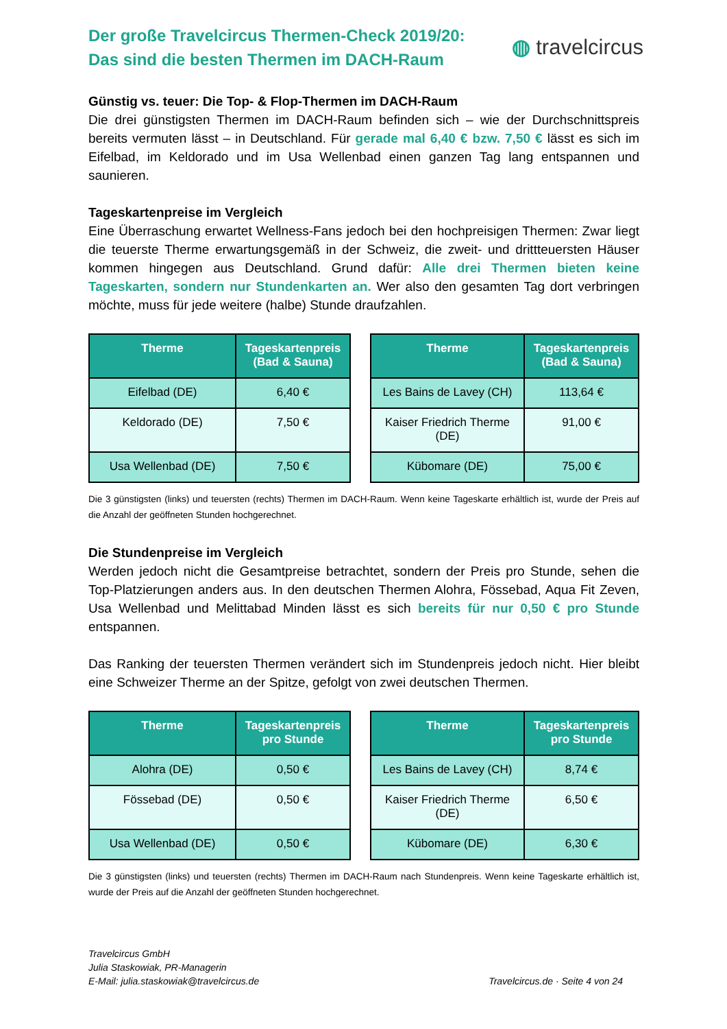Der große Travelcircus Thermen-Check 2019/20:
Das sind die besten Thermen im DACH-Raum
◍ travelcircus
Günstig vs. teuer: Die Top- & Flop-Thermen im DACH-Raum
Die drei günstigsten Thermen im DACH-Raum befinden sich – wie der Durchschnittspreis bereits vermuten lässt – in Deutschland. Für gerade mal 6,40 € bzw. 7,50 € lässt es sich im Eifelbad, im Keldorado und im Usa Wellenbad einen ganzen Tag lang entspannen und saunieren.
Tageskartenpreise im Vergleich
Eine Überraschung erwartet Wellness-Fans jedoch bei den hochpreisigen Thermen: Zwar liegt die teuerste Therme erwartungsgemäß in der Schweiz, die zweit- und drittteuersten Häuser kommen hingegen aus Deutschland. Grund dafür: Alle drei Thermen bieten keine Tageskarten, sondern nur Stundenkarten an. Wer also den gesamten Tag dort verbringen möchte, muss für jede weitere (halbe) Stunde draufzahlen.
| Therme | Tageskartenpreis (Bad & Sauna) |
| --- | --- |
| Eifelbad (DE) | 6,40 € |
| Keldorado (DE) | 7,50 € |
| Usa Wellenbad (DE) | 7,50 € |
| Therme | Tageskartenpreis (Bad & Sauna) |
| --- | --- |
| Les Bains de Lavey (CH) | 113,64 € |
| Kaiser Friedrich Therme (DE) | 91,00 € |
| Kübomare (DE) | 75,00 € |
Die 3 günstigsten (links) und teuersten (rechts) Thermen im DACH-Raum. Wenn keine Tageskarte erhältlich ist, wurde der Preis auf die Anzahl der geöffneten Stunden hochgerechnet.
Die Stundenpreise im Vergleich
Werden jedoch nicht die Gesamtpreise betrachtet, sondern der Preis pro Stunde, sehen die Top-Platzierungen anders aus. In den deutschen Thermen Alohra, Fössebad, Aqua Fit Zeven, Usa Wellenbad und Melittabad Minden lässt es sich bereits für nur 0,50 € pro Stunde entspannen.
Das Ranking der teuersten Thermen verändert sich im Stundenpreis jedoch nicht. Hier bleibt eine Schweizer Therme an der Spitze, gefolgt von zwei deutschen Thermen.
| Therme | Tageskartenpreis pro Stunde |
| --- | --- |
| Alohra (DE) | 0,50 € |
| Fössebad (DE) | 0,50 € |
| Usa Wellenbad (DE) | 0,50 € |
| Therme | Tageskartenpreis pro Stunde |
| --- | --- |
| Les Bains de Lavey (CH) | 8,74 € |
| Kaiser Friedrich Therme (DE) | 6,50 € |
| Kübomare (DE) | 6,30 € |
Die 3 günstigsten (links) und teuersten (rechts) Thermen im DACH-Raum nach Stundenpreis. Wenn keine Tageskarte erhältlich ist, wurde der Preis auf die Anzahl der geöffneten Stunden hochgerechnet.
Travelcircus GmbH
Julia Staskowiak, PR-Managerin
E-Mail: julia.staskowiak@travelcircus.de
Travelcircus.de · Seite 4 von 24